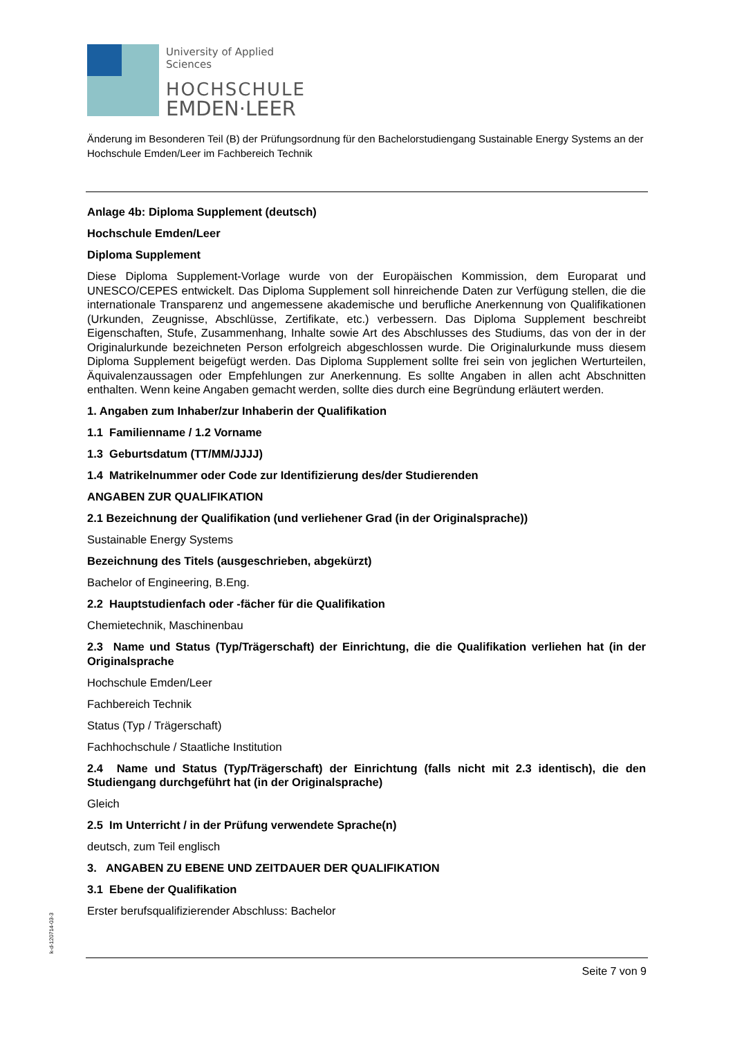University of Applied Sciences
HOCHSCHULE
EMDEN·LEER
Änderung im Besonderen Teil (B) der Prüfungsordnung für den Bachelorstudiengang Sustainable Energy Systems an der Hochschule Emden/Leer im Fachbereich Technik
Anlage 4b: Diploma Supplement (deutsch)
Hochschule Emden/Leer
Diploma Supplement
Diese Diploma Supplement-Vorlage wurde von der Europäischen Kommission, dem Europarat und UNESCO/CEPES entwickelt. Das Diploma Supplement soll hinreichende Daten zur Verfügung stellen, die die internationale Transparenz und angemessene akademische und berufliche Anerkennung von Qualifikationen (Urkunden, Zeugnisse, Abschlüsse, Zertifikate, etc.) verbessern. Das Diploma Supplement beschreibt Eigenschaften, Stufe, Zusammenhang, Inhalte sowie Art des Abschlusses des Studiums, das von der in der Originalurkunde bezeichneten Person erfolgreich abgeschlossen wurde. Die Originalurkunde muss diesem Diploma Supplement beigefügt werden. Das Diploma Supplement sollte frei sein von jeglichen Werturteilen, Äquivalenzaussagen oder Empfehlungen zur Anerkennung. Es sollte Angaben in allen acht Abschnitten enthalten. Wenn keine Angaben gemacht werden, sollte dies durch eine Begründung erläutert werden.
1. Angaben zum Inhaber/zur Inhaberin der Qualifikation
1.1 Familienname / 1.2 Vorname
1.3 Geburtsdatum (TT/MM/JJJJ)
1.4 Matrikelnummer oder Code zur Identifizierung des/der Studierenden
ANGABEN ZUR QUALIFIKATION
2.1 Bezeichnung der Qualifikation (und verliehener Grad (in der Originalsprache))
Sustainable Energy Systems
Bezeichnung des Titels (ausgeschrieben, abgekürzt)
Bachelor of Engineering, B.Eng.
2.2 Hauptstudienfach oder -fächer für die Qualifikation
Chemietechnik, Maschinenbau
2.3 Name und Status (Typ/Trägerschaft) der Einrichtung, die die Qualifikation verliehen hat (in der Originalsprache
Hochschule Emden/Leer
Fachbereich Technik
Status (Typ / Trägerschaft)
Fachhochschule / Staatliche Institution
2.4 Name und Status (Typ/Trägerschaft) der Einrichtung (falls nicht mit 2.3 identisch), die den Studiengang durchgeführt hat (in der Originalsprache)
Gleich
2.5 Im Unterricht / in der Prüfung verwendete Sprache(n)
deutsch, zum Teil englisch
3. ANGABEN ZU EBENE UND ZEITDAUER DER QUALIFIKATION
3.1 Ebene der Qualifikation
Erster berufsqualifizierender Abschluss: Bachelor
k-d-120714-03-3
Seite 7 von 9